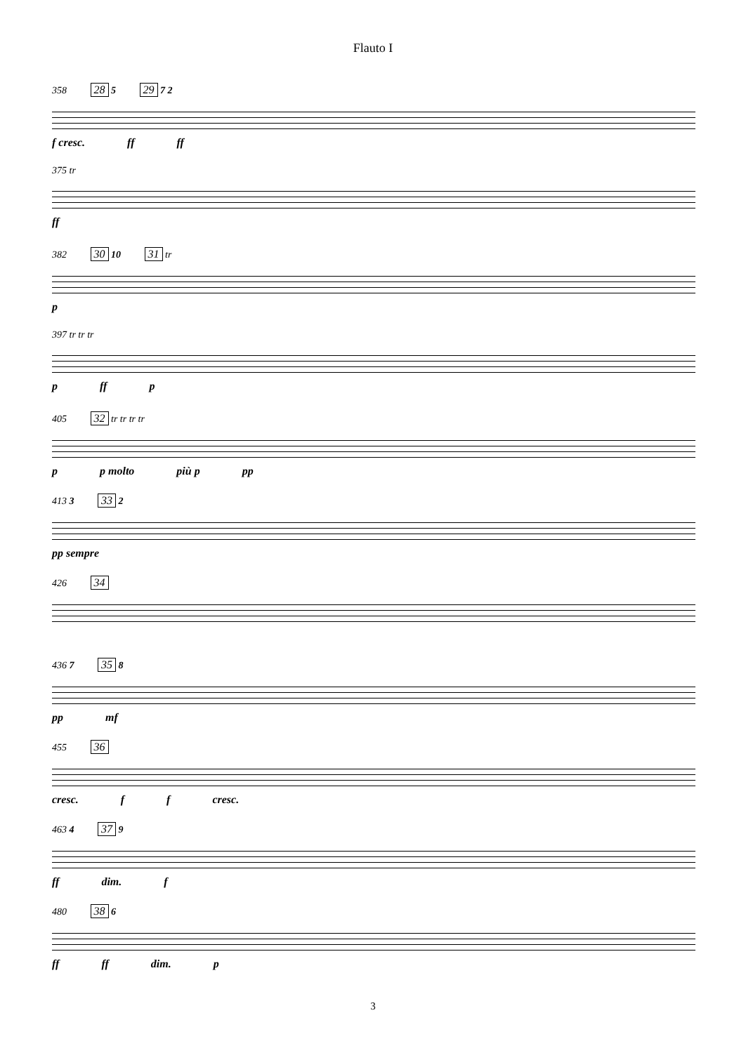Flauto I
358 28 5 29 7 2
f cresc. ff ff
375 tr
ff
382 30 10 31 tr
p
397 tr tr tr
p ff p
405 32 tr tr tr tr
p p molto più p pp
413 3 33 2
pp sempre
426 34
436 7 35 8
pp mf
455 36
cresc. f f cresc.
463 4 37 9
ff dim. f
480 38 6
ff ff dim. p
3